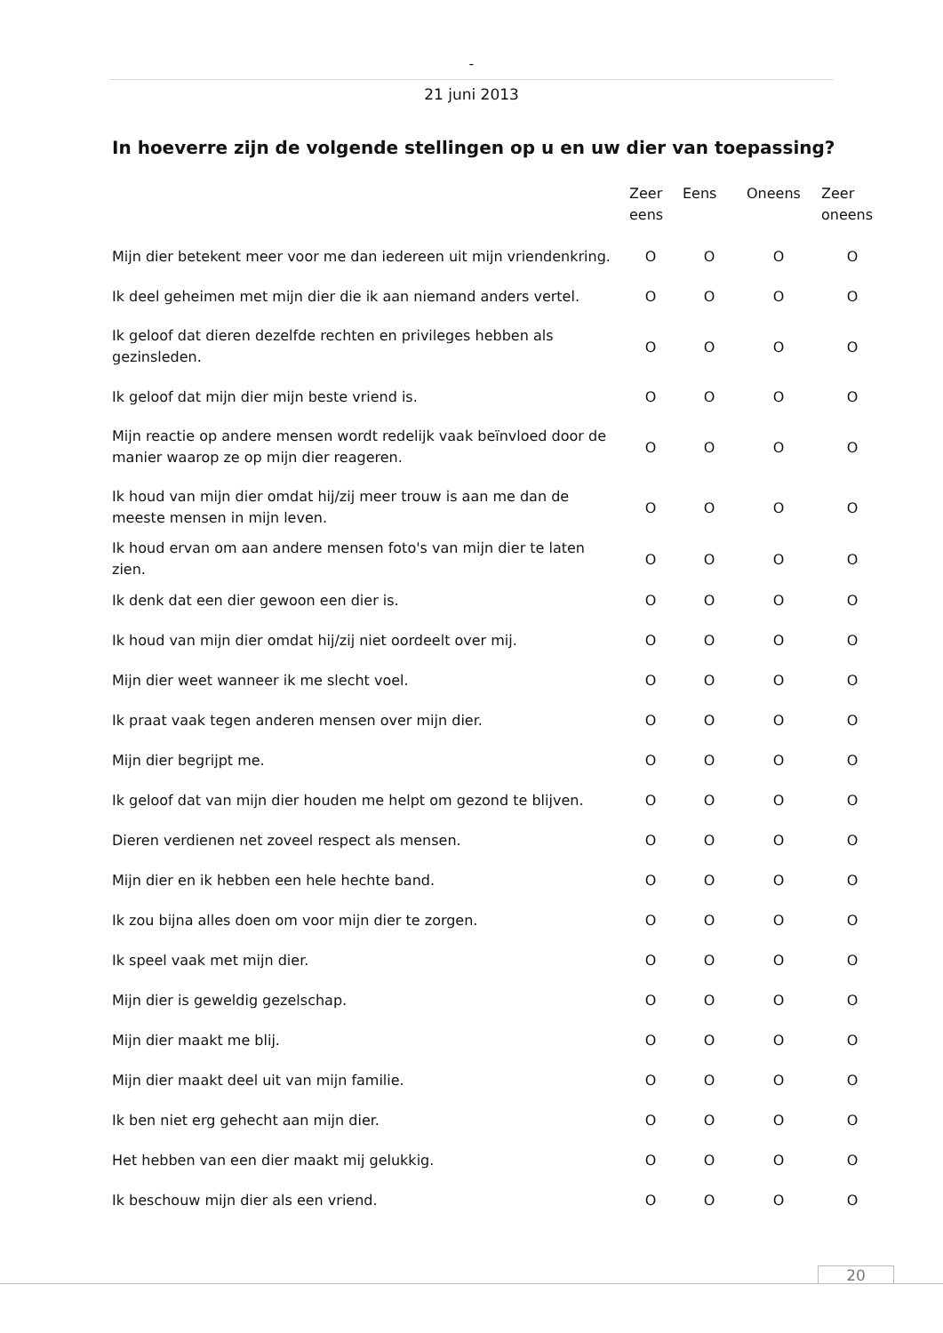-
21 juni 2013
In hoeverre zijn de volgende stellingen op u en uw dier van toepassing?
| | Zeer eens | Eens | Oneens | Zeer oneens |
| --- | --- | --- | --- | --- |
| Mijn dier betekent meer voor me dan iedereen uit mijn vriendenkring. | O | O | O | O |
| Ik deel geheimen met mijn dier die ik aan niemand anders vertel. | O | O | O | O |
| Ik geloof dat dieren dezelfde rechten en privileges hebben als gezinsleden. | O | O | O | O |
| Ik geloof dat mijn dier mijn beste vriend is. | O | O | O | O |
| Mijn reactie op andere mensen wordt redelijk vaak beïnvloed door de manier waarop ze op mijn dier reageren. | O | O | O | O |
| Ik houd van mijn dier omdat hij/zij meer trouw is aan me dan de meeste mensen in mijn leven. | O | O | O | O |
| Ik houd ervan om aan andere mensen foto's van mijn dier te laten zien. | O | O | O | O |
| Ik denk dat een dier gewoon een dier is. | O | O | O | O |
| Ik houd van mijn dier omdat hij/zij niet oordeelt over mij. | O | O | O | O |
| Mijn dier weet wanneer ik me slecht voel. | O | O | O | O |
| Ik praat vaak tegen anderen mensen over mijn dier. | O | O | O | O |
| Mijn dier begrijpt me. | O | O | O | O |
| Ik geloof dat van mijn dier houden me helpt om gezond te blijven. | O | O | O | O |
| Dieren verdienen net zoveel respect als mensen. | O | O | O | O |
| Mijn dier en ik hebben een hele hechte band. | O | O | O | O |
| Ik zou bijna alles doen om voor mijn dier te zorgen. | O | O | O | O |
| Ik speel vaak met mijn dier. | O | O | O | O |
| Mijn dier is geweldig gezelschap. | O | O | O | O |
| Mijn dier maakt me blij. | O | O | O | O |
| Mijn dier maakt deel uit van mijn familie. | O | O | O | O |
| Ik ben niet erg gehecht aan mijn dier. | O | O | O | O |
| Het hebben van een dier maakt mij gelukkig. | O | O | O | O |
| Ik beschouw mijn dier als een vriend. | O | O | O | O |
20